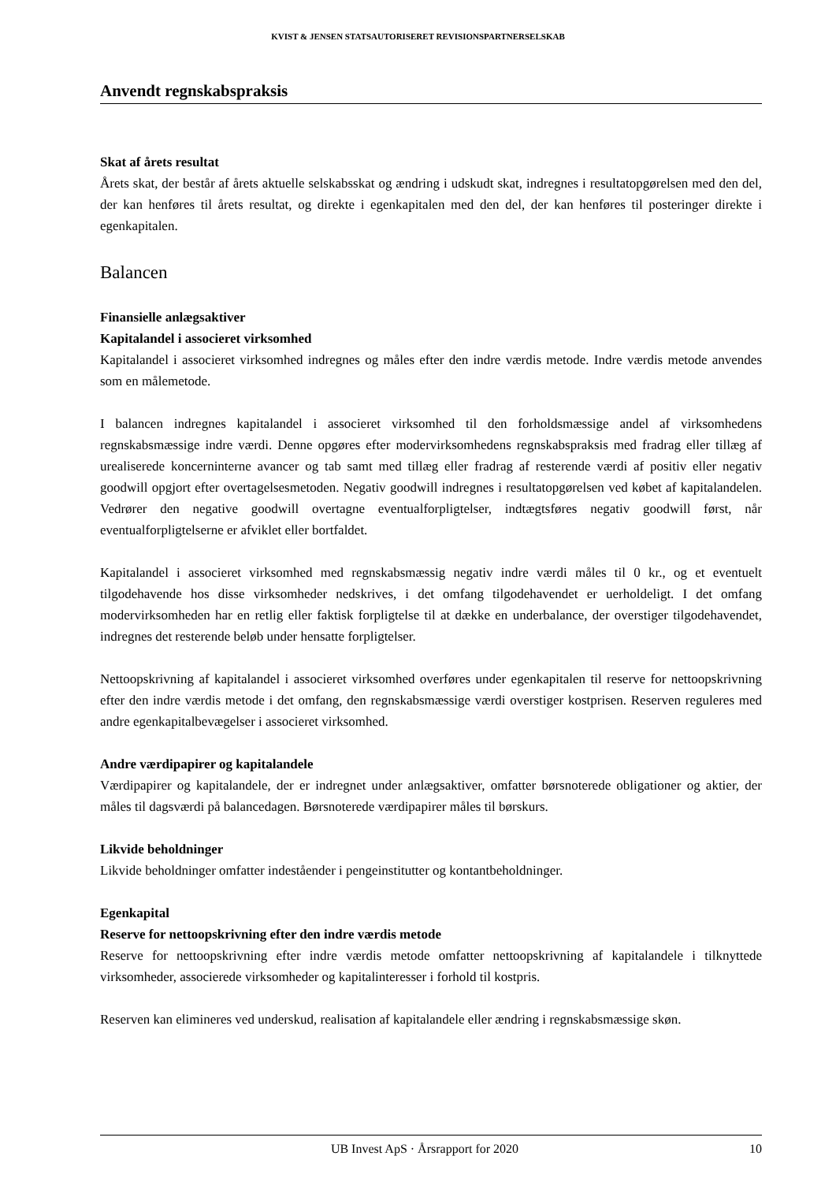KVIST & JENSEN STATSAUTORISERET REVISIONSPARTNERSELSKAB
Anvendt regnskabspraksis
Skat af årets resultat
Årets skat, der består af årets aktuelle selskabsskat og ændring i udskudt skat, indregnes i resultatopgørelsen med den del, der kan henføres til årets resultat, og direkte i egenkapitalen med den del, der kan henføres til posteringer direkte i egenkapitalen.
Balancen
Finansielle anlægsaktiver
Kapitalandel i associeret virksomhed
Kapitalandel i associeret virksomhed indregnes og måles efter den indre værdis metode. Indre værdis metode anvendes som en målemetode.
I balancen indregnes kapitalandel i associeret virksomhed til den forholdsmæssige andel af virksomhedens regnskabsmæssige indre værdi. Denne opgøres efter modervirksomhedens regnskabspraksis med fradrag eller tillæg af urealiserede koncerninterne avancer og tab samt med tillæg eller fradrag af resterende værdi af positiv eller negativ goodwill opgjort efter overtagelsesmetoden. Negativ goodwill indregnes i resultatopgørelsen ved købet af kapitalandelen. Vedrører den negative goodwill overtagne eventualforpligtelser, indtægtsføres negativ goodwill først, når eventualforpligtelserne er afviklet eller bortfaldet.
Kapitalandel i associeret virksomhed med regnskabsmæssig negativ indre værdi måles til 0 kr., og et eventuelt tilgodehavende hos disse virksomheder nedskrives, i det omfang tilgodehavendet er uerholdeligt. I det omfang modervirksomheden har en retlig eller faktisk forpligtelse til at dække en underbalance, der overstiger tilgodehavendet, indregnes det resterende beløb under hensatte forpligtelser.
Nettoopskrivning af kapitalandel i associeret virksomhed overføres under egenkapitalen til reserve for nettoopskrivning efter den indre værdis metode i det omfang, den regnskabsmæssige værdi overstiger kostprisen. Reserven reguleres med andre egenkapitalbevægelser i associeret virksomhed.
Andre værdipapirer og kapitalandele
Værdipapirer og kapitalandele, der er indregnet under anlægsaktiver, omfatter børsnoterede obligationer og aktier, der måles til dagsværdi på balancedagen. Børsnoterede værdipapirer måles til børskurs.
Likvide beholdninger
Likvide beholdninger omfatter indeståender i pengeinstitutter og kontantbeholdninger.
Egenkapital
Reserve for nettoopskrivning efter den indre værdis metode
Reserve for nettoopskrivning efter indre værdis metode omfatter nettoopskrivning af kapitalandele i tilknyttede virksomheder, associerede virksomheder og kapitalinteresser i forhold til kostpris.
Reserven kan elimineres ved underskud, realisation af kapitalandele eller ændring i regnskabsmæssige skøn.
UB Invest ApS · Årsrapport for 2020 10